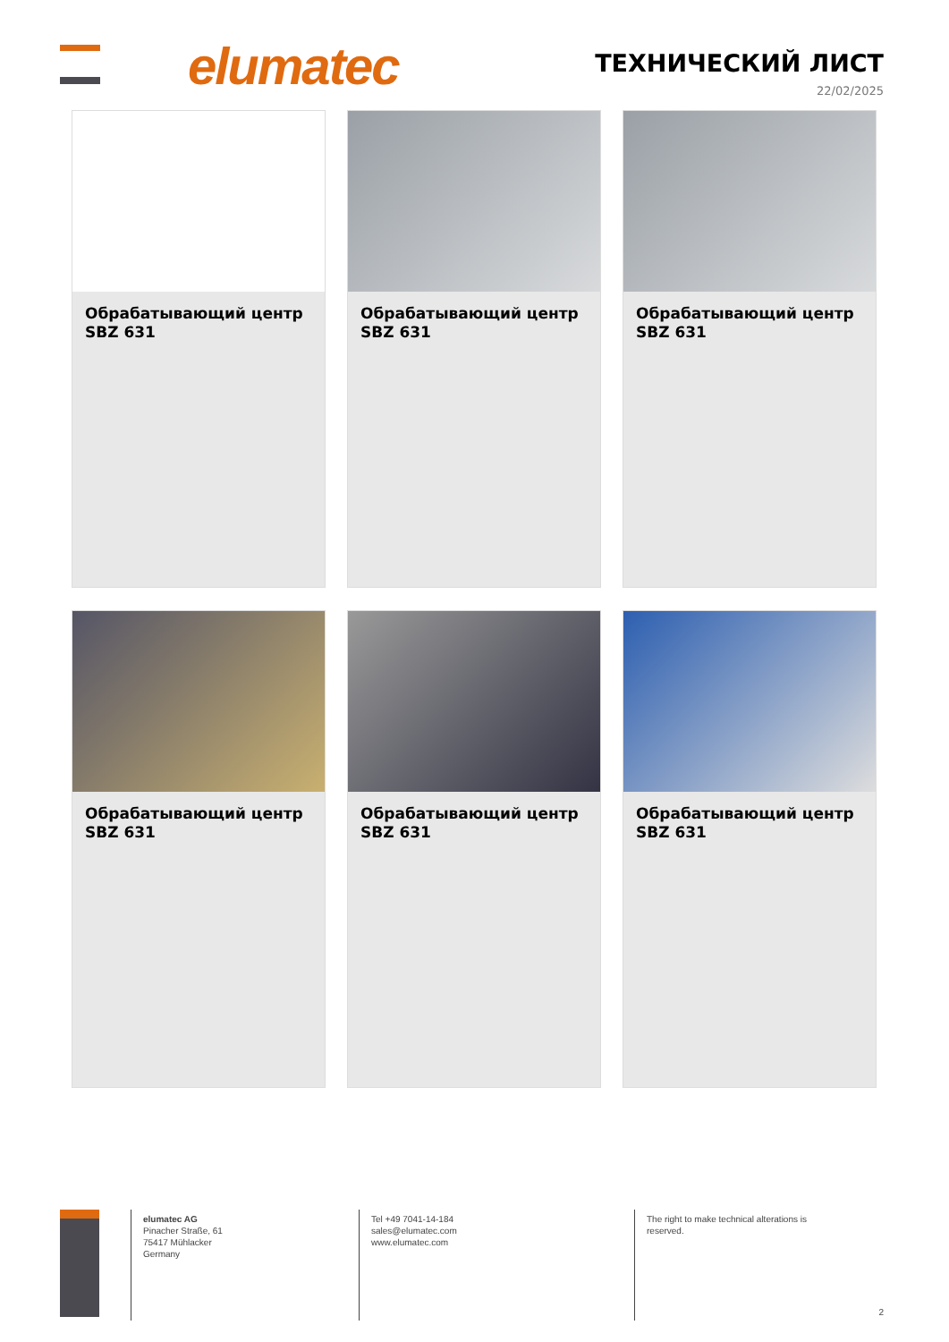elumatec ТЕХНИЧЕСКИЙ ЛИСТ
22/02/2025
Обрабатывающий центр SBZ 631
Обрабатывающий центр SBZ 631
Обрабатывающий центр SBZ 631
Обрабатывающий центр SBZ 631
Обрабатывающий центр SBZ 631
Обрабатывающий центр SBZ 631
elumatec AG
Pinacher Straße, 61
75417 Mühlacker
Germany
Tel +49 7041-14-184
sales@elumatec.com
www.elumatec.com
The right to make technical alterations is reserved.
2